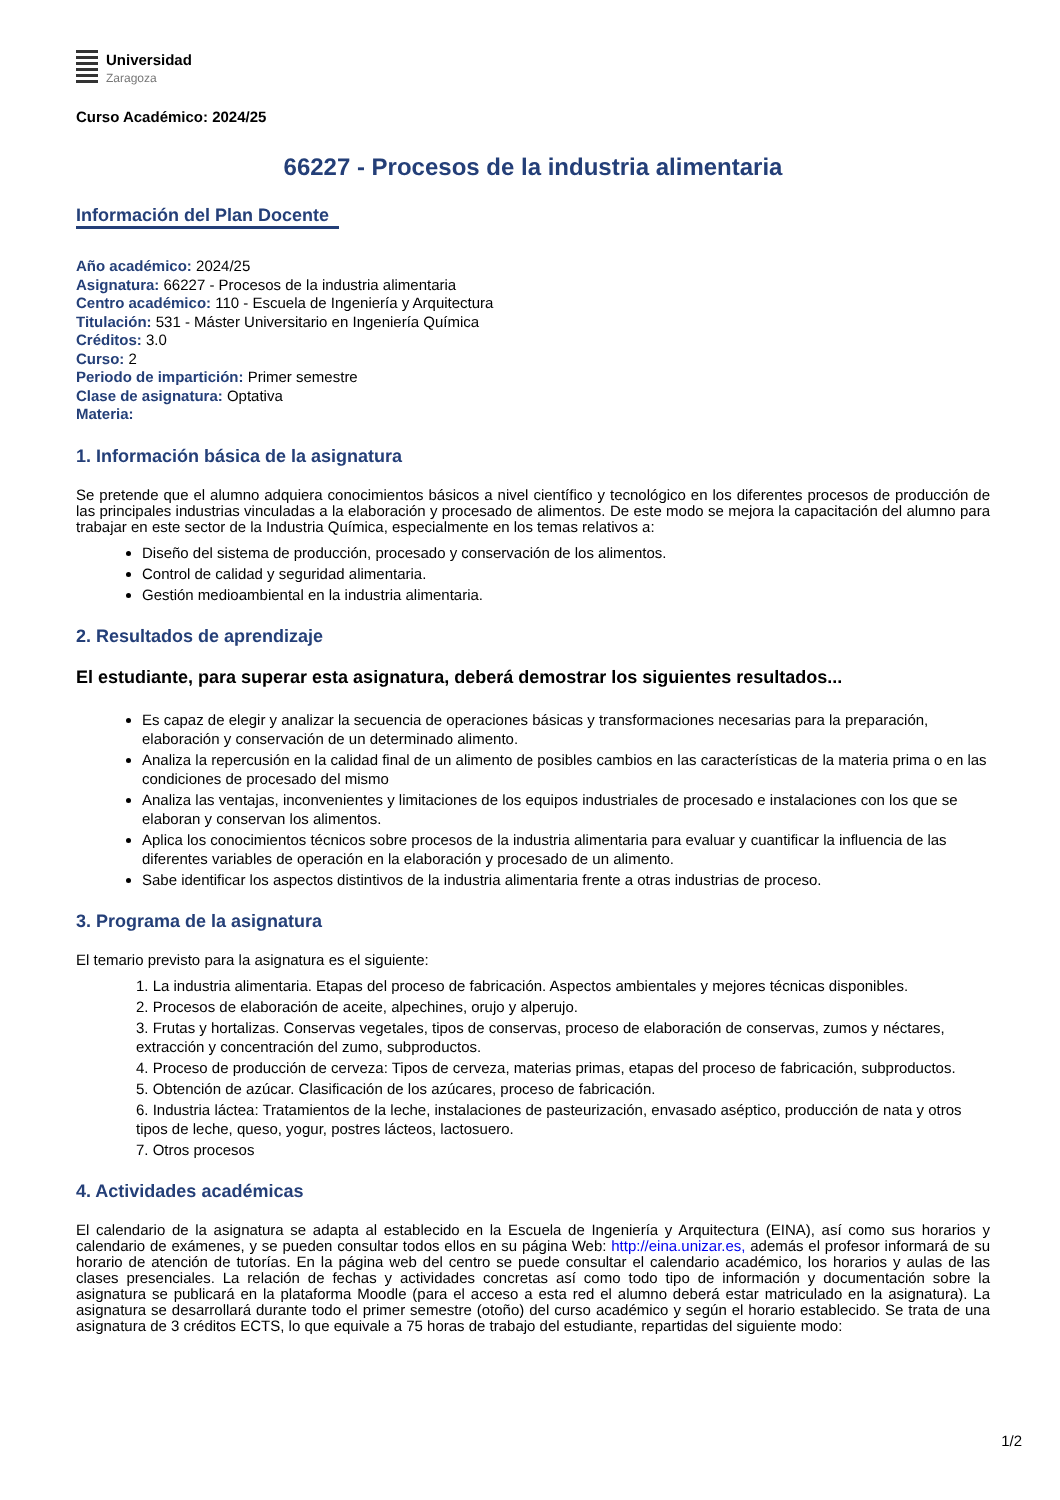Universidad
Zaragoza
Curso Académico: 2024/25
66227 - Procesos de la industria alimentaria
Información del Plan Docente
Año académico: 2024/25
Asignatura: 66227 - Procesos de la industria alimentaria
Centro académico: 110 - Escuela de Ingeniería y Arquitectura
Titulación: 531 - Máster Universitario en Ingeniería Química
Créditos: 3.0
Curso: 2
Periodo de impartición: Primer semestre
Clase de asignatura: Optativa
Materia:
1. Información básica de la asignatura
Se pretende que el alumno adquiera conocimientos básicos a nivel científico y tecnológico en los diferentes procesos de producción de las principales industrias vinculadas a la elaboración y procesado de alimentos. De este modo se mejora la capacitación del alumno para trabajar en este sector de la Industria Química, especialmente en los temas relativos a:
Diseño del sistema de producción, procesado y conservación de los alimentos.
Control de calidad y seguridad alimentaria.
Gestión medioambiental en la industria alimentaria.
2. Resultados de aprendizaje
El estudiante, para superar esta asignatura, deberá demostrar los siguientes resultados...
Es capaz de elegir y analizar la secuencia de operaciones básicas y transformaciones necesarias para la preparación, elaboración y conservación de un determinado alimento.
Analiza la repercusión en la calidad final de un alimento de posibles cambios en las características de la materia prima o en las condiciones de procesado del mismo
Analiza las ventajas, inconvenientes y limitaciones de los equipos industriales de procesado e instalaciones con los que se elaboran y conservan los alimentos.
Aplica los conocimientos técnicos sobre procesos de la industria alimentaria para evaluar y cuantificar la influencia de las diferentes variables de operación en la elaboración y procesado de un alimento.
Sabe identificar los aspectos distintivos de la industria alimentaria frente a otras industrias de proceso.
3. Programa de la asignatura
El temario previsto para la asignatura es el siguiente:
1. La industria alimentaria. Etapas del proceso de fabricación. Aspectos ambientales y mejores técnicas disponibles.
2. Procesos de elaboración de aceite, alpechines, orujo y alperujo.
3. Frutas y hortalizas. Conservas vegetales, tipos de conservas, proceso de elaboración de conservas, zumos y néctares, extracción y concentración del zumo, subproductos.
4. Proceso de producción de cerveza: Tipos de cerveza, materias primas, etapas del proceso de fabricación, subproductos.
5. Obtención de azúcar. Clasificación de los azúcares, proceso de fabricación.
6. Industria láctea: Tratamientos de la leche, instalaciones de pasteurización, envasado aséptico, producción de nata y otros tipos de leche, queso, yogur, postres lácteos, lactosuero.
7. Otros procesos
4. Actividades académicas
El calendario de la asignatura se adapta al establecido en la Escuela de Ingeniería y Arquitectura (EINA), así como sus horarios y calendario de exámenes, y se pueden consultar todos ellos en su página Web: http://eina.unizar.es, además el profesor informará de su horario de atención de tutorías. En la página web del centro se puede consultar el calendario académico, los horarios y aulas de las clases presenciales. La relación de fechas y actividades concretas así como todo tipo de información y documentación sobre la asignatura se publicará en la plataforma Moodle (para el acceso a esta red el alumno deberá estar matriculado en la asignatura). La asignatura se desarrollará durante todo el primer semestre (otoño) del curso académico y según el horario establecido. Se trata de una asignatura de 3 créditos ECTS, lo que equivale a 75 horas de trabajo del estudiante, repartidas del siguiente modo:
1/2